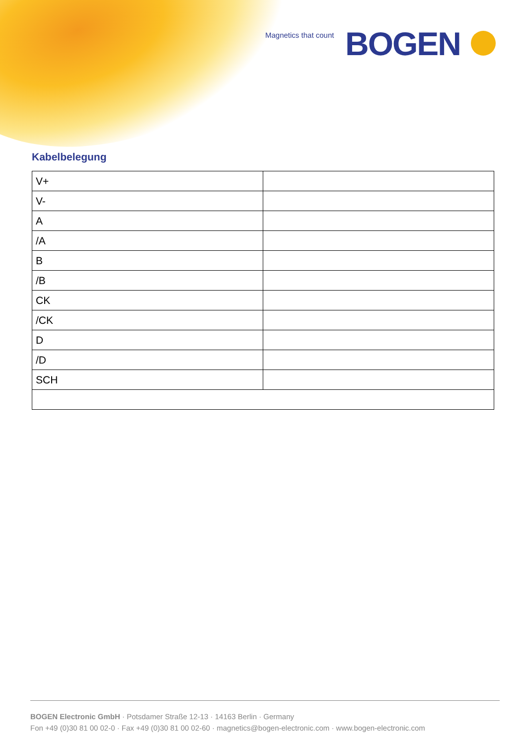Magnetics that count BOGEN
Kabelbelegung
| V+ | |
| V- | |
| A | |
| /A | |
| B | |
| /B | |
| CK | |
| /CK | |
| D | |
| /D | |
| SCH | |
BOGEN Electronic GmbH · Potsdamer Straße 12-13 · 14163 Berlin · Germany
Fon +49 (0)30 81 00 02-0 · Fax +49 (0)30 81 00 02-60 · magnetics@bogen-electronic.com · www.bogen-electronic.com